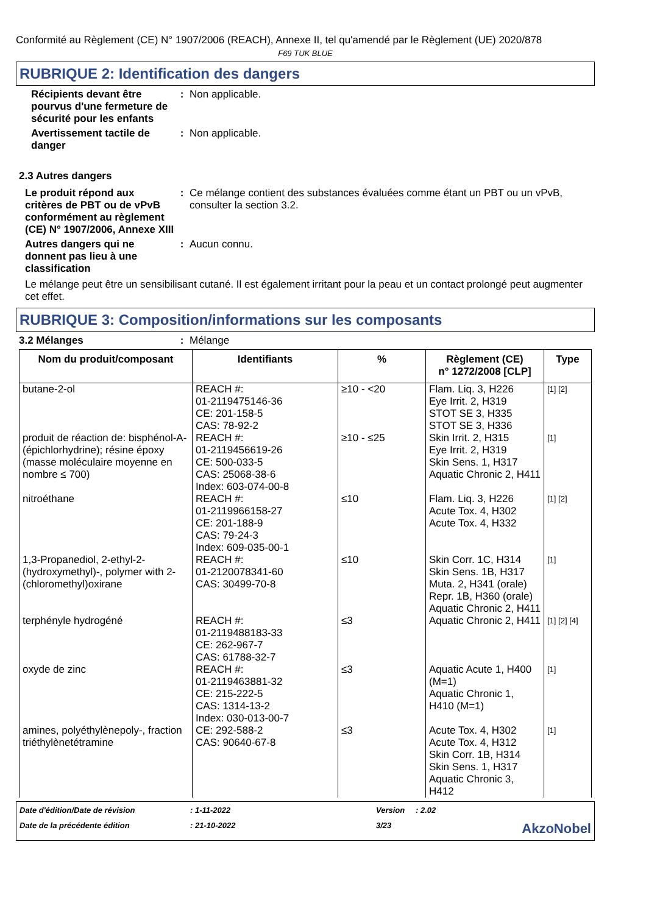Conformité au Règlement (CE) N° 1907/2006 (REACH), Annexe II, tel qu'amendé par le Règlement (UE) 2020/878
F69 TUK BLUE
RUBRIQUE 2: Identification des dangers
Récipients devant être pourvus d'une fermeture de sécurité pour les enfants
: Non applicable.
Avertissement tactile de danger
: Non applicable.
2.3 Autres dangers
Le produit répond aux critères de PBT ou de vPvB conformément au règlement (CE) N° 1907/2006, Annexe XIII
: Ce mélange contient des substances évaluées comme étant un PBT ou un vPvB, consulter la section 3.2.
Autres dangers qui ne donnent pas lieu à une classification
: Aucun connu.
Le mélange peut être un sensibilisant cutané. Il est également irritant pour la peau et un contact prolongé peut augmenter cet effet.
RUBRIQUE 3: Composition/informations sur les composants
3.2 Mélanges : Mélange
| Nom du produit/composant | Identifiants | % | Règlement (CE) n° 1272/2008 [CLP] | Type |
| --- | --- | --- | --- | --- |
| butane-2-ol | REACH #: 01-2119475146-36 CE: 201-158-5 CAS: 78-92-2 | ≥10 - <20 | Flam. Liq. 3, H226 Eye Irrit. 2, H319 STOT SE 3, H335 STOT SE 3, H336 | [1] [2] |
| produit de réaction de: bisphénol-A-(épichlorhydrine); résine époxy (masse moléculaire moyenne en nombre ≤ 700) | REACH #: 01-2119456619-26 CE: 500-033-5 CAS: 25068-38-6 Index: 603-074-00-8 | ≥10 - ≤25 | Skin Irrit. 2, H315 Eye Irrit. 2, H319 Skin Sens. 1, H317 Aquatic Chronic 2, H411 | [1] |
| nitroéthane | REACH #: 01-2119966158-27 CE: 201-188-9 CAS: 79-24-3 Index: 609-035-00-1 | ≤10 | Flam. Liq. 3, H226 Acute Tox. 4, H302 Acute Tox. 4, H332 | [1] [2] |
| 1,3-Propanediol, 2-ethyl-2-(hydroxymethyl)-, polymer with 2-(chloromethyl)oxirane | REACH #: 01-2120078341-60 CAS: 30499-70-8 | ≤10 | Skin Corr. 1C, H314 Skin Sens. 1B, H317 Muta. 2, H341 (orale) Repr. 1B, H360 (orale) Aquatic Chronic 2, H411 | [1] |
| terphényle hydrogéné | REACH #: 01-2119488183-33 CE: 262-967-7 CAS: 61788-32-7 | ≤3 | Aquatic Chronic 2, H411 | [1] [2] [4] |
| oxyde de zinc | REACH #: 01-2119463881-32 CE: 215-222-5 CAS: 1314-13-2 Index: 030-013-00-7 | ≤3 | Aquatic Acute 1, H400 (M=1) Aquatic Chronic 1, H410 (M=1) | [1] |
| amines, polyéthylènepoly-, fraction triéthylènetétramine | CE: 292-588-2 CAS: 90640-67-8 | ≤3 | Acute Tox. 4, H302 Acute Tox. 4, H312 Skin Corr. 1B, H314 Skin Sens. 1, H317 Aquatic Chronic 3, H412 | [1] |
Date d'édition/Date de révision
: 1-11-2022
Version
: 2.02
Date de la précédente édition
: 21-10-2022
3/23
AkzoNobel